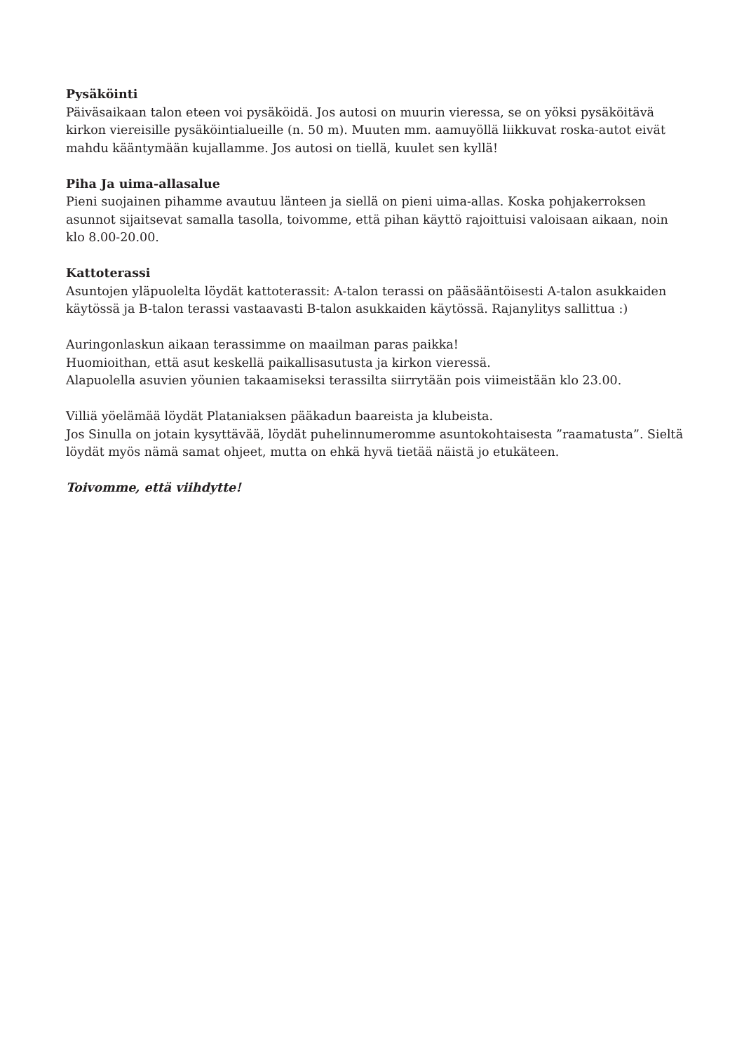Pysäköinti
Päiväsaikaan talon eteen voi pysäköidä. Jos autosi on muurin vieressa, se on yöksi pysäköitävä kirkon viereisille pysäköintialueille (n. 50 m). Muuten mm. aamuyöllä liikkuvat roska-autot eivät mahdu kääntymään kujallamme. Jos autosi on tiellä, kuulet sen kyllä!
Piha Ja uima-allasalue
Pieni suojainen pihamme avautuu länteen ja siellä on pieni uima-allas. Koska pohjakerroksen asunnot sijaitsevat samalla tasolla, toivomme, että pihan käyttö rajoittuisi valoisaan aikaan, noin klo 8.00-20.00.
Kattoterassi
Asuntojen yläpuolelta löydät kattoterassit: A-talon terassi on pääsääntöisesti A-talon asukkaiden käytössä ja B-talon terassi vastaavasti B-talon asukkaiden käytössä. Rajanylitys sallittua :)
Auringonlaskun aikaan terassimme on maailman paras paikka!
Huomioithan, että asut keskellä paikallisasutusta ja kirkon vieressä.
Alapuolella asuvien yöunien takaamiseksi terassilta siirrytään pois viimeistään klo 23.00.
Villiä yöelämää löydät Plataniaksen pääkadun baareista ja klubeista.
Jos Sinulla on jotain kysyttävää, löydät puhelinnumeromme asuntokohtaisesta ”raamatusta”. Sieltä löydät myös nämä samat ohjeet, mutta on ehkä hyvä tietää näistä jo etukäteen.
Toivomme, että viihdytte!